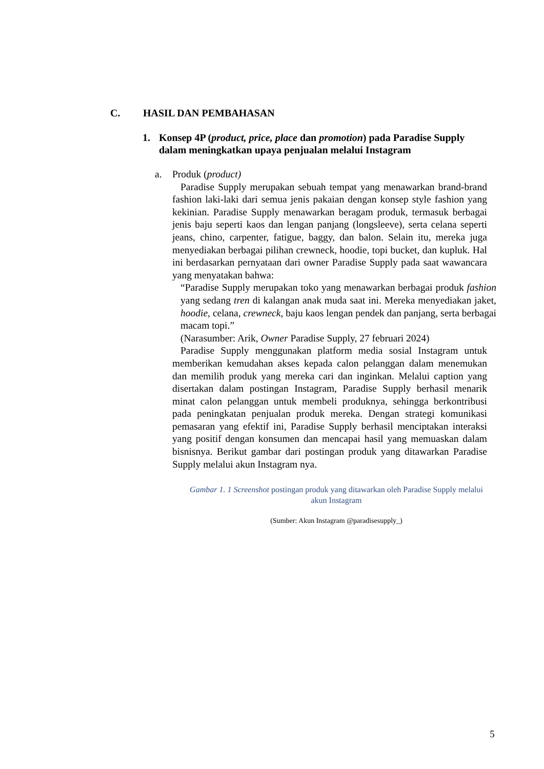C. HASIL DAN PEMBAHASAN
1. Konsep 4P (product, price, place dan promotion) pada Paradise Supply dalam meningkatkan upaya penjualan melalui Instagram
a. Produk (product)
Paradise Supply merupakan sebuah tempat yang menawarkan brand-brand fashion laki-laki dari semua jenis pakaian dengan konsep style fashion yang kekinian. Paradise Supply menawarkan beragam produk, termasuk berbagai jenis baju seperti kaos dan lengan panjang (longsleeve), serta celana seperti jeans, chino, carpenter, fatigue, baggy, dan balon. Selain itu, mereka juga menyediakan berbagai pilihan crewneck, hoodie, topi bucket, dan kupluk. Hal ini berdasarkan pernyataan dari owner Paradise Supply pada saat wawancara yang menyatakan bahwa:
“Paradise Supply merupakan toko yang menawarkan berbagai produk fashion yang sedang tren di kalangan anak muda saat ini. Mereka menyediakan jaket, hoodie, celana, crewneck, baju kaos lengan pendek dan panjang, serta berbagai macam topi.”
(Narasumber: Arik, Owner Paradise Supply, 27 februari 2024)
Paradise Supply menggunakan platform media sosial Instagram untuk memberikan kemudahan akses kepada calon pelanggan dalam menemukan dan memilih produk yang mereka cari dan inginkan. Melalui caption yang disertakan dalam postingan Instagram, Paradise Supply berhasil menarik minat calon pelanggan untuk membeli produknya, sehingga berkontribusi pada peningkatan penjualan produk mereka. Dengan strategi komunikasi pemasaran yang efektif ini, Paradise Supply berhasil menciptakan interaksi yang positif dengan konsumen dan mencapai hasil yang memuaskan dalam bisnisnya. Berikut gambar dari postingan produk yang ditawarkan Paradise Supply melalui akun Instagram nya.
Gambar 1. 1 Screenshot postingan produk yang ditawarkan oleh Paradise Supply melalui akun Instagram
(Sumber: Akun Instagram @paradisesupply_)
5